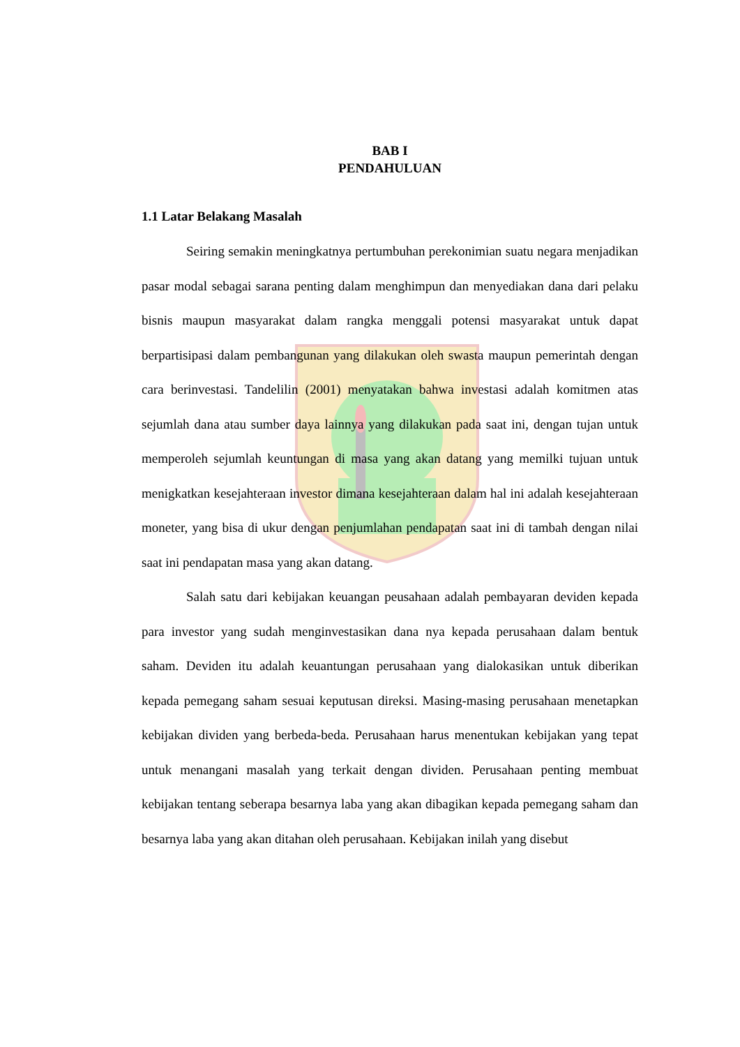BAB I
PENDAHULUAN
1.1 Latar Belakang Masalah
Seiring semakin meningkatnya pertumbuhan perekonimian suatu negara menjadikan pasar modal sebagai sarana penting dalam menghimpun dan menyediakan dana dari pelaku bisnis maupun masyarakat dalam rangka menggali potensi masyarakat untuk dapat berpartisipasi dalam pembangunan yang dilakukan oleh swasta maupun pemerintah dengan cara berinvestasi. Tandelilin (2001) menyatakan bahwa investasi adalah komitmen atas sejumlah dana atau sumber daya lainnya yang dilakukan pada saat ini, dengan tujan untuk memperoleh sejumlah keuntungan di masa yang akan datang yang memilki tujuan untuk menigkatkan kesejahteraan investor dimana kesejahteraan dalam hal ini adalah kesejahteraan moneter, yang bisa di ukur dengan penjumlahan pendapatan saat ini di tambah dengan nilai saat ini pendapatan masa yang akan datang.
Salah satu dari kebijakan keuangan peusahaan adalah pembayaran deviden kepada para investor yang sudah menginvestasikan dana nya kepada perusahaan dalam bentuk saham. Deviden itu adalah keuantungan perusahaan yang dialokasikan untuk diberikan kepada pemegang saham sesuai keputusan direksi. Masing-masing perusahaan menetapkan kebijakan dividen yang berbeda-beda. Perusahaan harus menentukan kebijakan yang tepat untuk menangani masalah yang terkait dengan dividen. Perusahaan penting membuat kebijakan tentang seberapa besarnya laba yang akan dibagikan kepada pemegang saham dan besarnya laba yang akan ditahan oleh perusahaan. Kebijakan inilah yang disebut